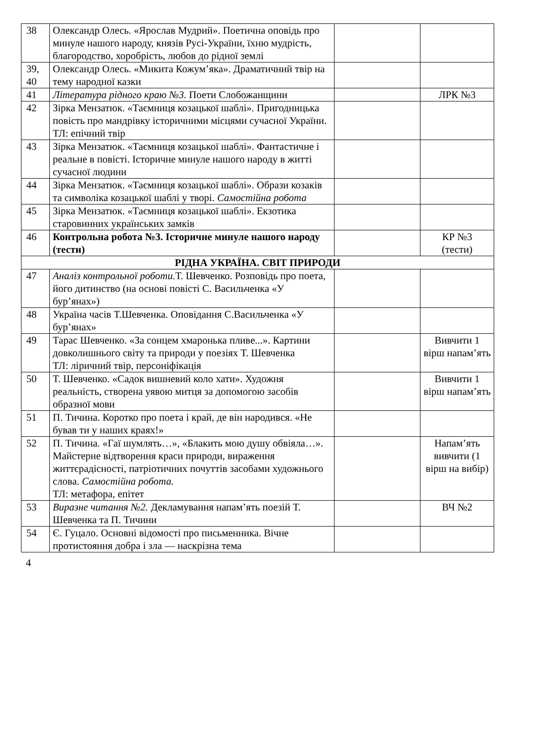| 38 | Олександр Олесь. «Ярослав Мудрий». Поетична оповідь про минуле нашого народу, князів Русі-України, їхню мудрість, благородство, хоробрість, любов до рідної землі | | |
| 39, 40 | Олександр Олесь. «Микита Кожум’яка». Драматичний твір на тему народної казки | | |
| 41 | Література рідного краю №3. Поети Слобожанщини | | ЛРК №3 |
| 42 | Зірка Мензатюк. «Таємниця козацької шаблі». Пригодницька повість про мандрівку історичними місцями сучасної України. ТЛ: епічний твір | | |
| 43 | Зірка Мензатюк. «Таємниця козацької шаблі». Фантастичне і реальне в повісті. Історичне минуле нашого народу в житті сучасної людини | | |
| 44 | Зірка Мензатюк. «Таємниця козацької шаблі». Образи козаків та символіка козацької шаблі у творі. Самостійна робота | | |
| 45 | Зірка Мензатюк. «Таємниця козацької шаблі». Екзотика старовинних українських замків | | |
| 46 | Контрольна робота №3. Історичне минуле нашого народу (тести) | | КР №3 (тести) |
| РІДНА УКРАЇНА. СВІТ ПРИРОДИ | | | |
| 47 | Аналіз контрольної роботи. Т. Шевченко. Розповідь про поета, його дитинство (на основі повісті С. Васильченка «У бур’янах») | | |
| 48 | Україна часів Т.Шевченка. Оповідання С.Васильченка «У бур’янах» | | |
| 49 | Тарас Шевченко. «За сонцем хмаронька пливе...». Картини довколишнього світу та природи у поезіях Т. Шевченка ТЛ: ліричний твір, персоніфікація | | Вивчити 1 вірш напам’ять |
| 50 | Т. Шевченко. «Садок вишневий коло хати». Художня реальність, створена уявою митця за допомогою засобів образної мови | | Вивчити 1 вірш напам’ять |
| 51 | П. Тичина. Коротко про поета і край, де він народився. «Не бував ти у наших краях!» | | |
| 52 | П. Тичина. «Гаї шумлять…», «Блакить мою душу обвіяла…». Майстерне відтворення краси природи, вираження життєрадісності, патріотичних почуттів засобами художнього слова. Самостійна робота. ТЛ: метафора, епітет | | Напам’ять вивчити (1 вірш на вибір) |
| 53 | Виразне читання №2. Декламування напам’ять поезій Т. Шевченка та П. Тичини | | ВЧ №2 |
| 54 | Є. Гуцало. Основні відомості про письменника. Вічне протистояння добра і зла — наскрізна тема | | |
4